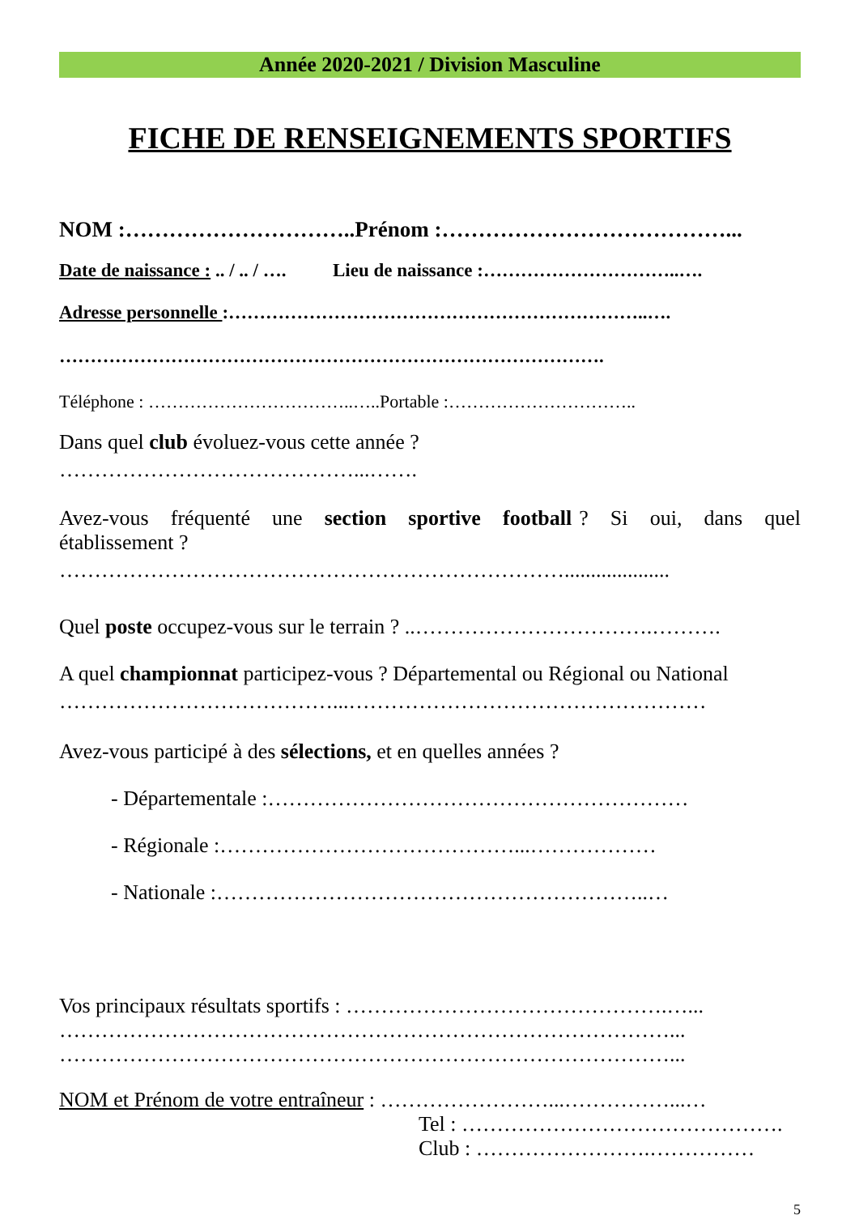Année 2020-2021 / Division Masculine
FICHE DE RENSEIGNEMENTS SPORTIFS
NOM :…………………………..Prénom :…………………………………...
Date de naissance : .. / .. / …. Lieu de naissance :…………………………..….
Adresse personnelle :…………………………………………………………..….
…………………………………………………………………………….
Téléphone : ……………………………..…..Portable :…………………………..
Dans quel club évoluez-vous cette année ?
……………………………………...…….
Avez-vous fréquenté une section sportive football ? Si oui, dans quel établissement ?
………………………………………………………………....................
Quel poste occupez-vous sur le terrain ? ..…………………………….……….
A quel championnat participez-vous ? Départemental ou Régional ou National
…………………………………...……………………………………………
Avez-vous participé à des sélections, et en quelles années ?
- Départementale :……………………………………………………
- Régionale :……………………………………...………………
- Nationale :……………………………………………………..…
Vos principaux résultats sportifs : ……………………………………….…...
……………………………………………………………………………...
……………………………………………………………………………...
NOM et Prénom de votre entraîneur : ……………………...……………...…
Tel : ……………………………………….
Club : …………………….……………
5